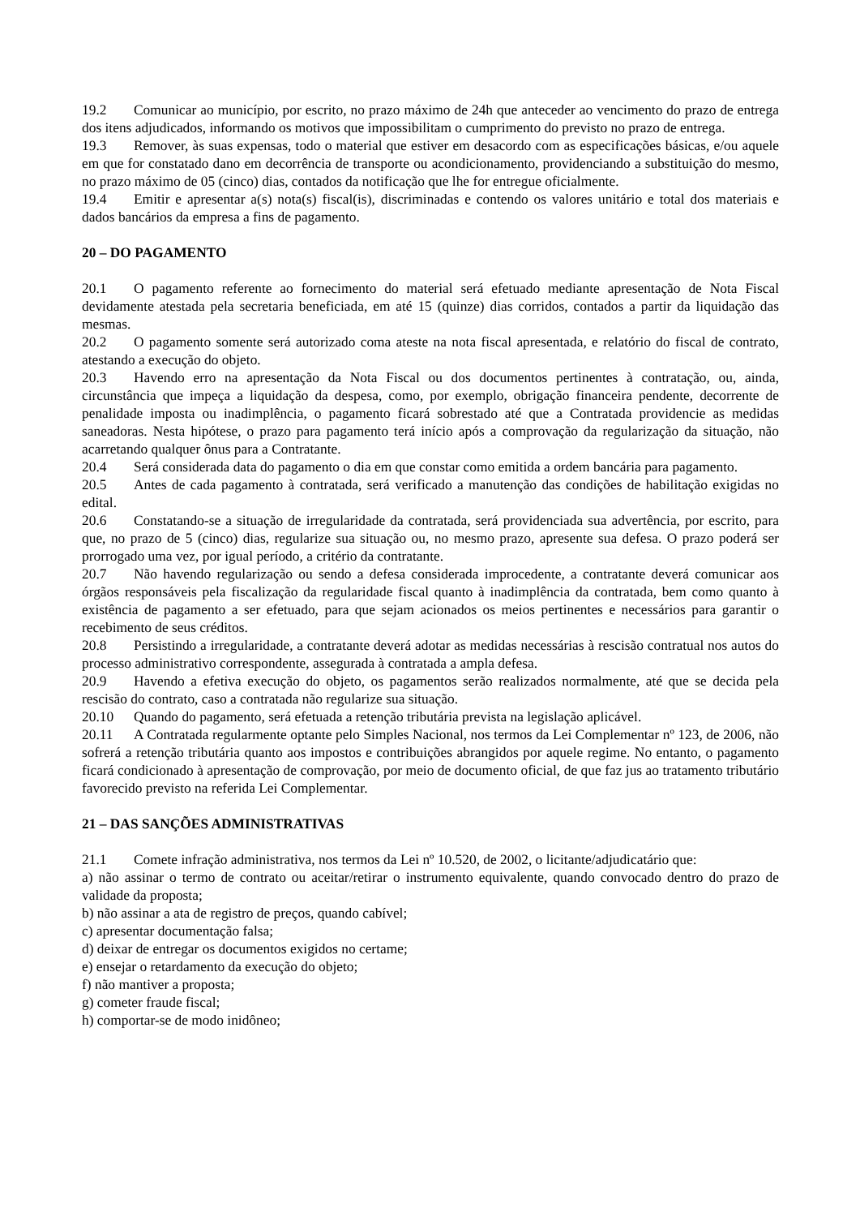19.2 Comunicar ao município, por escrito, no prazo máximo de 24h que anteceder ao vencimento do prazo de entrega dos itens adjudicados, informando os motivos que impossibilitam o cumprimento do previsto no prazo de entrega.
19.3 Remover, às suas expensas, todo o material que estiver em desacordo com as especificações básicas, e/ou aquele em que for constatado dano em decorrência de transporte ou acondicionamento, providenciando a substituição do mesmo, no prazo máximo de 05 (cinco) dias, contados da notificação que lhe for entregue oficialmente.
19.4 Emitir e apresentar a(s) nota(s) fiscal(is), discriminadas e contendo os valores unitário e total dos materiais e dados bancários da empresa a fins de pagamento.
20 – DO PAGAMENTO
20.1 O pagamento referente ao fornecimento do material será efetuado mediante apresentação de Nota Fiscal devidamente atestada pela secretaria beneficiada, em até 15 (quinze) dias corridos, contados a partir da liquidação das mesmas.
20.2 O pagamento somente será autorizado coma ateste na nota fiscal apresentada, e relatório do fiscal de contrato, atestando a execução do objeto.
20.3 Havendo erro na apresentação da Nota Fiscal ou dos documentos pertinentes à contratação, ou, ainda, circunstância que impeça a liquidação da despesa, como, por exemplo, obrigação financeira pendente, decorrente de penalidade imposta ou inadimplência, o pagamento ficará sobrestado até que a Contratada providencie as medidas saneadoras. Nesta hipótese, o prazo para pagamento terá início após a comprovação da regularização da situação, não acarretando qualquer ônus para a Contratante.
20.4 Será considerada data do pagamento o dia em que constar como emitida a ordem bancária para pagamento.
20.5 Antes de cada pagamento à contratada, será verificado a manutenção das condições de habilitação exigidas no edital.
20.6 Constatando-se a situação de irregularidade da contratada, será providenciada sua advertência, por escrito, para que, no prazo de 5 (cinco) dias, regularize sua situação ou, no mesmo prazo, apresente sua defesa. O prazo poderá ser prorrogado uma vez, por igual período, a critério da contratante.
20.7 Não havendo regularização ou sendo a defesa considerada improcedente, a contratante deverá comunicar aos órgãos responsáveis pela fiscalização da regularidade fiscal quanto à inadimplência da contratada, bem como quanto à existência de pagamento a ser efetuado, para que sejam acionados os meios pertinentes e necessários para garantir o recebimento de seus créditos.
20.8 Persistindo a irregularidade, a contratante deverá adotar as medidas necessárias à rescisão contratual nos autos do processo administrativo correspondente, assegurada à contratada a ampla defesa.
20.9 Havendo a efetiva execução do objeto, os pagamentos serão realizados normalmente, até que se decida pela rescisão do contrato, caso a contratada não regularize sua situação.
20.10 Quando do pagamento, será efetuada a retenção tributária prevista na legislação aplicável.
20.11 A Contratada regularmente optante pelo Simples Nacional, nos termos da Lei Complementar nº 123, de 2006, não sofrerá a retenção tributária quanto aos impostos e contribuições abrangidos por aquele regime. No entanto, o pagamento ficará condicionado à apresentação de comprovação, por meio de documento oficial, de que faz jus ao tratamento tributário favorecido previsto na referida Lei Complementar.
21 – DAS SANÇÕES ADMINISTRATIVAS
21.1 Comete infração administrativa, nos termos da Lei nº 10.520, de 2002, o licitante/adjudicatário que:
a) não assinar o termo de contrato ou aceitar/retirar o instrumento equivalente, quando convocado dentro do prazo de validade da proposta;
b) não assinar a ata de registro de preços, quando cabível;
c) apresentar documentação falsa;
d) deixar de entregar os documentos exigidos no certame;
e) ensejar o retardamento da execução do objeto;
f) não mantiver a proposta;
g) cometer fraude fiscal;
h) comportar-se de modo inidôneo;